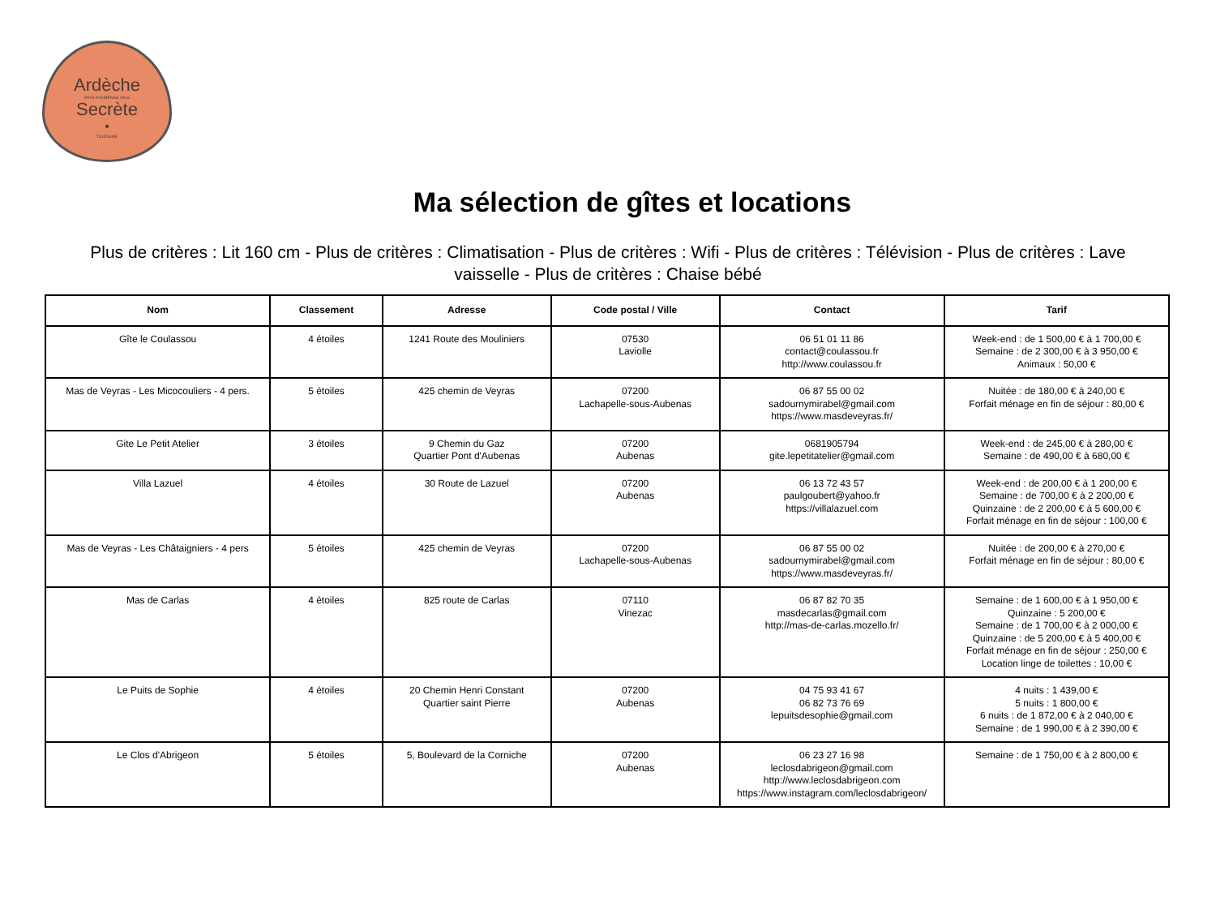Ardèche
PAYS D'AUBENAS VALS
Secrète
•
TOURISME
Ma sélection de gîtes et locations
Plus de critères : Lit 160 cm - Plus de critères : Climatisation - Plus de critères : Wifi - Plus de critères : Télévision - Plus de critères : Lave vaisselle - Plus de critères : Chaise bébé
| Nom | Classement | Adresse | Code postal / Ville | Contact | Tarif |
| --- | --- | --- | --- | --- | --- |
| Gîte le Coulassou | 4 étoiles | 1241 Route des Mouliniers | 07530 Laviolle | 06 51 01 11 86 contact@coulassou.fr http://www.coulassou.fr | Week-end : de 1 500,00 € à 1 700,00 € Semaine : de 2 300,00 € à 3 950,00 € Animaux : 50,00 € |
| Mas de Veyras - Les Micocouliers - 4 pers. | 5 étoiles | 425 chemin de Veyras | 07200 Lachapelle-sous-Aubenas | 06 87 55 00 02 sadournymirabel@gmail.com https://www.masdeveyras.fr/ | Nuitée : de 180,00 € à 240,00 € Forfait ménage en fin de séjour : 80,00 € |
| Gite Le Petit Atelier | 3 étoiles | 9 Chemin du Gaz Quartier Pont d'Aubenas | 07200 Aubenas | 0681905794 gite.lepetitatelier@gmail.com | Week-end : de 245,00 € à 280,00 € Semaine : de 490,00 € à 680,00 € |
| Villa Lazuel | 4 étoiles | 30 Route de Lazuel | 07200 Aubenas | 06 13 72 43 57 paulgoubert@yahoo.fr https://villalazuel.com | Week-end : de 200,00 € à 1 200,00 € Semaine : de 700,00 € à 2 200,00 € Quinzaine : de 2 200,00 € à 5 600,00 € Forfait ménage en fin de séjour : 100,00 € |
| Mas de Veyras - Les Châtaigniers - 4 pers | 5 étoiles | 425 chemin de Veyras | 07200 Lachapelle-sous-Aubenas | 06 87 55 00 02 sadournymirabel@gmail.com https://www.masdeveyras.fr/ | Nuitée : de 200,00 € à 270,00 € Forfait ménage en fin de séjour : 80,00 € |
| Mas de Carlas | 4 étoiles | 825 route de Carlas | 07110 Vinezac | 06 87 82 70 35 masdecarlas@gmail.com http://mas-de-carlas.mozello.fr/ | Semaine : de 1 600,00 € à 1 950,00 € Quinzaine : 5 200,00 € Semaine : de 1 700,00 € à 2 000,00 € Quinzaine : de 5 200,00 € à 5 400,00 € Forfait ménage en fin de séjour : 250,00 € Location linge de toilettes : 10,00 € |
| Le Puits de Sophie | 4 étoiles | 20 Chemin Henri Constant Quartier saint Pierre | 07200 Aubenas | 04 75 93 41 67 06 82 73 76 69 lepuitsdesophie@gmail.com | 4 nuits : 1 439,00 € 5 nuits : 1 800,00 € 6 nuits : de 1 872,00 € à 2 040,00 € Semaine : de 1 990,00 € à 2 390,00 € |
| Le Clos d'Abrigeon | 5 étoiles | 5, Boulevard de la Corniche | 07200 Aubenas | 06 23 27 16 98 leclosdabrigeon@gmail.com http://www.leclosdabrigeon.com https://www.instagram.com/leclosdabrigeon/ | Semaine : de 1 750,00 € à 2 800,00 € |